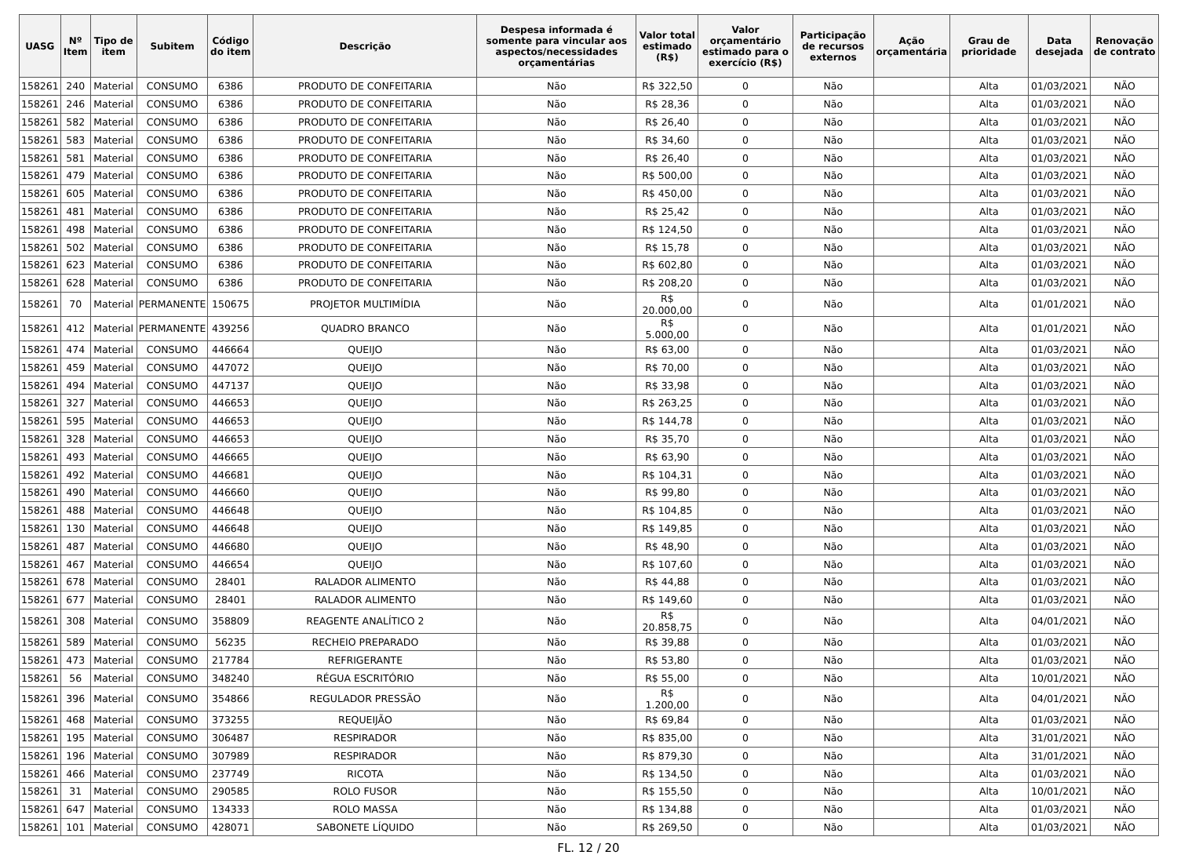| UASG | Nº Item | Tipo de item | Subitem | Código do item | Descrição | Despesa informada é somente para vincular aos aspectos/necessidades orçamentárias | Valor total estimado (R$) | Valor orçamentário estimado para o exercício (R$) | Participação de recursos externos | Ação orçamentária | Grau de prioridade | Data desejada | Renovação de contrato |
| --- | --- | --- | --- | --- | --- | --- | --- | --- | --- | --- | --- | --- | --- |
| 158261 | 240 | Material | CONSUMO | 6386 | PRODUTO DE CONFEITARIA | Não | R$ 322,50 | 0 | Não | | Alta | 01/03/2021 | NÃO |
| 158261 | 246 | Material | CONSUMO | 6386 | PRODUTO DE CONFEITARIA | Não | R$ 28,36 | 0 | Não | | Alta | 01/03/2021 | NÃO |
| 158261 | 582 | Material | CONSUMO | 6386 | PRODUTO DE CONFEITARIA | Não | R$ 26,40 | 0 | Não | | Alta | 01/03/2021 | NÃO |
| 158261 | 583 | Material | CONSUMO | 6386 | PRODUTO DE CONFEITARIA | Não | R$ 34,60 | 0 | Não | | Alta | 01/03/2021 | NÃO |
| 158261 | 581 | Material | CONSUMO | 6386 | PRODUTO DE CONFEITARIA | Não | R$ 26,40 | 0 | Não | | Alta | 01/03/2021 | NÃO |
| 158261 | 479 | Material | CONSUMO | 6386 | PRODUTO DE CONFEITARIA | Não | R$ 500,00 | 0 | Não | | Alta | 01/03/2021 | NÃO |
| 158261 | 605 | Material | CONSUMO | 6386 | PRODUTO DE CONFEITARIA | Não | R$ 450,00 | 0 | Não | | Alta | 01/03/2021 | NÃO |
| 158261 | 481 | Material | CONSUMO | 6386 | PRODUTO DE CONFEITARIA | Não | R$ 25,42 | 0 | Não | | Alta | 01/03/2021 | NÃO |
| 158261 | 498 | Material | CONSUMO | 6386 | PRODUTO DE CONFEITARIA | Não | R$ 124,50 | 0 | Não | | Alta | 01/03/2021 | NÃO |
| 158261 | 502 | Material | CONSUMO | 6386 | PRODUTO DE CONFEITARIA | Não | R$ 15,78 | 0 | Não | | Alta | 01/03/2021 | NÃO |
| 158261 | 623 | Material | CONSUMO | 6386 | PRODUTO DE CONFEITARIA | Não | R$ 602,80 | 0 | Não | | Alta | 01/03/2021 | NÃO |
| 158261 | 628 | Material | CONSUMO | 6386 | PRODUTO DE CONFEITARIA | Não | R$ 208,20 | 0 | Não | | Alta | 01/03/2021 | NÃO |
| 158261 | 70 | Material | PERMANENTE | 150675 | PROJETOR MULTIMÍDIA | Não | R$ 20.000,00 | 0 | Não | | Alta | 01/01/2021 | NÃO |
| 158261 | 412 | Material | PERMANENTE | 439256 | QUADRO BRANCO | Não | R$ 5.000,00 | 0 | Não | | Alta | 01/01/2021 | NÃO |
| 158261 | 474 | Material | CONSUMO | 446664 | QUEIJO | Não | R$ 63,00 | 0 | Não | | Alta | 01/03/2021 | NÃO |
| 158261 | 459 | Material | CONSUMO | 447072 | QUEIJO | Não | R$ 70,00 | 0 | Não | | Alta | 01/03/2021 | NÃO |
| 158261 | 494 | Material | CONSUMO | 447137 | QUEIJO | Não | R$ 33,98 | 0 | Não | | Alta | 01/03/2021 | NÃO |
| 158261 | 327 | Material | CONSUMO | 446653 | QUEIJO | Não | R$ 263,25 | 0 | Não | | Alta | 01/03/2021 | NÃO |
| 158261 | 595 | Material | CONSUMO | 446653 | QUEIJO | Não | R$ 144,78 | 0 | Não | | Alta | 01/03/2021 | NÃO |
| 158261 | 328 | Material | CONSUMO | 446653 | QUEIJO | Não | R$ 35,70 | 0 | Não | | Alta | 01/03/2021 | NÃO |
| 158261 | 493 | Material | CONSUMO | 446665 | QUEIJO | Não | R$ 63,90 | 0 | Não | | Alta | 01/03/2021 | NÃO |
| 158261 | 492 | Material | CONSUMO | 446681 | QUEIJO | Não | R$ 104,31 | 0 | Não | | Alta | 01/03/2021 | NÃO |
| 158261 | 490 | Material | CONSUMO | 446660 | QUEIJO | Não | R$ 99,80 | 0 | Não | | Alta | 01/03/2021 | NÃO |
| 158261 | 488 | Material | CONSUMO | 446648 | QUEIJO | Não | R$ 104,85 | 0 | Não | | Alta | 01/03/2021 | NÃO |
| 158261 | 130 | Material | CONSUMO | 446648 | QUEIJO | Não | R$ 149,85 | 0 | Não | | Alta | 01/03/2021 | NÃO |
| 158261 | 487 | Material | CONSUMO | 446680 | QUEIJO | Não | R$ 48,90 | 0 | Não | | Alta | 01/03/2021 | NÃO |
| 158261 | 467 | Material | CONSUMO | 446654 | QUEIJO | Não | R$ 107,60 | 0 | Não | | Alta | 01/03/2021 | NÃO |
| 158261 | 678 | Material | CONSUMO | 28401 | RALADOR ALIMENTO | Não | R$ 44,88 | 0 | Não | | Alta | 01/03/2021 | NÃO |
| 158261 | 677 | Material | CONSUMO | 28401 | RALADOR ALIMENTO | Não | R$ 149,60 | 0 | Não | | Alta | 01/03/2021 | NÃO |
| 158261 | 308 | Material | CONSUMO | 358809 | REAGENTE ANALÍTICO 2 | Não | R$ 20.858,75 | 0 | Não | | Alta | 04/01/2021 | NÃO |
| 158261 | 589 | Material | CONSUMO | 56235 | RECHEIO PREPARADO | Não | R$ 39,88 | 0 | Não | | Alta | 01/03/2021 | NÃO |
| 158261 | 473 | Material | CONSUMO | 217784 | REFRIGERANTE | Não | R$ 53,80 | 0 | Não | | Alta | 01/03/2021 | NÃO |
| 158261 | 56 | Material | CONSUMO | 348240 | RÉGUA ESCRITÓRIO | Não | R$ 55,00 | 0 | Não | | Alta | 10/01/2021 | NÃO |
| 158261 | 396 | Material | CONSUMO | 354866 | REGULADOR PRESSÃO | Não | R$ 1.200,00 | 0 | Não | | Alta | 04/01/2021 | NÃO |
| 158261 | 468 | Material | CONSUMO | 373255 | REQUEIJÃO | Não | R$ 69,84 | 0 | Não | | Alta | 01/03/2021 | NÃO |
| 158261 | 195 | Material | CONSUMO | 306487 | RESPIRADOR | Não | R$ 835,00 | 0 | Não | | Alta | 31/01/2021 | NÃO |
| 158261 | 196 | Material | CONSUMO | 307989 | RESPIRADOR | Não | R$ 879,30 | 0 | Não | | Alta | 31/01/2021 | NÃO |
| 158261 | 466 | Material | CONSUMO | 237749 | RICOTA | Não | R$ 134,50 | 0 | Não | | Alta | 01/03/2021 | NÃO |
| 158261 | 31 | Material | CONSUMO | 290585 | ROLO FUSOR | Não | R$ 155,50 | 0 | Não | | Alta | 10/01/2021 | NÃO |
| 158261 | 647 | Material | CONSUMO | 134333 | ROLO MASSA | Não | R$ 134,88 | 0 | Não | | Alta | 01/03/2021 | NÃO |
| 158261 | 101 | Material | CONSUMO | 428071 | SABONETE LÍQUIDO | Não | R$ 269,50 | 0 | Não | | Alta | 01/03/2021 | NÃO |
FL. 12 / 20